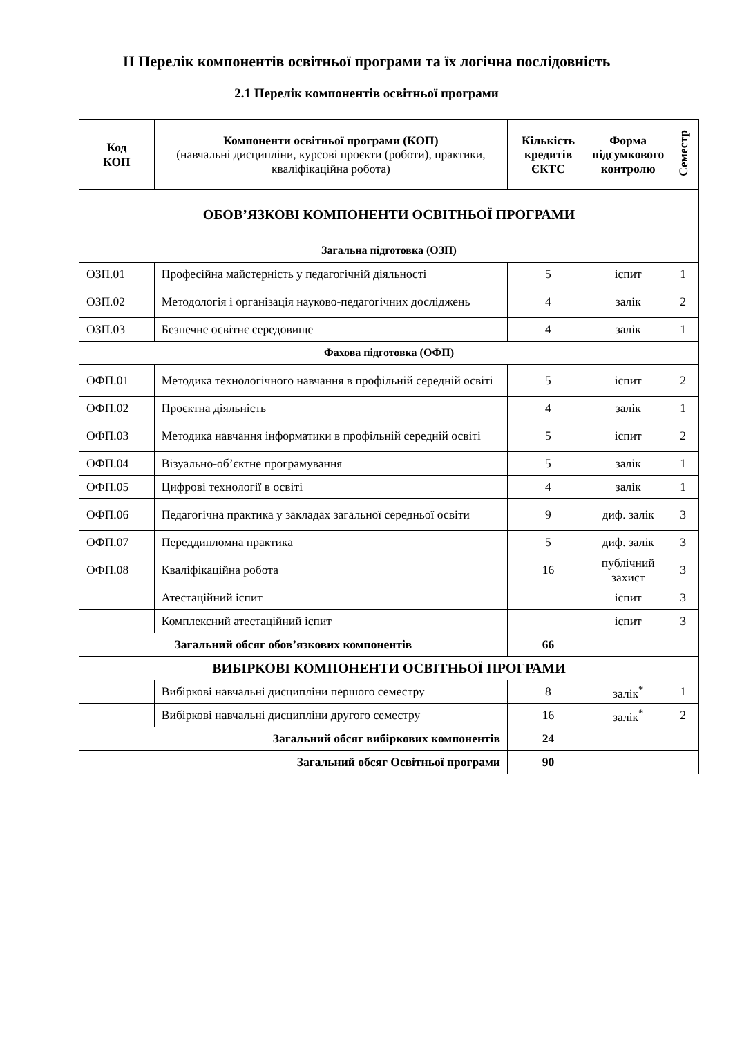ІІ Перелік компонентів освітньої програми та їх логічна послідовність
2.1 Перелік компонентів освітньої програми
| Код КОП | Компоненти освітньої програми (КОП) (навчальні дисципліни, курсові проєкти (роботи), практики, кваліфікаційна робота) | Кількість кредитів ЄКТС | Форма підсумкового контролю | Семестр |
| --- | --- | --- | --- | --- |
| ОБОВ’ЯЗКОВІ КОМПОНЕНТИ ОСВІТНЬОЇ ПРОГРАМИ | | | | |
| Загальна підготовка (ОЗП) | | | | |
| ОЗП.01 | Професійна майстерність у педагогічній діяльності | 5 | іспит | 1 |
| ОЗП.02 | Методологія і організація науково-педагогічних досліджень | 4 | залік | 2 |
| ОЗП.03 | Безпечне освітнє середовище | 4 | залік | 1 |
| Фахова підготовка (ОФП) | | | | |
| ОФП.01 | Методика технологічного навчання в профільній середній освіті | 5 | іспит | 2 |
| ОФП.02 | Проєктна діяльність | 4 | залік | 1 |
| ОФП.03 | Методика навчання інформатики в профільній середній освіті | 5 | іспит | 2 |
| ОФП.04 | Візуально-об’єктне програмування | 5 | залік | 1 |
| ОФП.05 | Цифрові технології в освіті | 4 | залік | 1 |
| ОФП.06 | Педагогічна практика у закладах загальної середньої освіти | 9 | диф. залік | 3 |
| ОФП.07 | Переддипломна практика | 5 | диф. залік | 3 |
| ОФП.08 | Кваліфікаційна робота | 16 | публічний захист | 3 |
| | Атестаційний іспит | | іспит | 3 |
| | Комплексний атестаційний іспит | | іспит | 3 |
| Загальний обсяг обов’язкових компонентів | | 66 | | |
| ВИБІРКОВІ КОМПОНЕНТИ ОСВІТНЬОЇ ПРОГРАМИ | | | | |
| | Вибіркові навчальні дисципліни першого семестру | 8 | залік<sup>*</sup> | 1 |
| | Вибіркові навчальні дисципліни другого семестру | 16 | залік<sup>*</sup> | 2 |
| Загальний обсяг вибіркових компонентів | | 24 | | |
| Загальний обсяг Освітньої програми | | 90 | | |